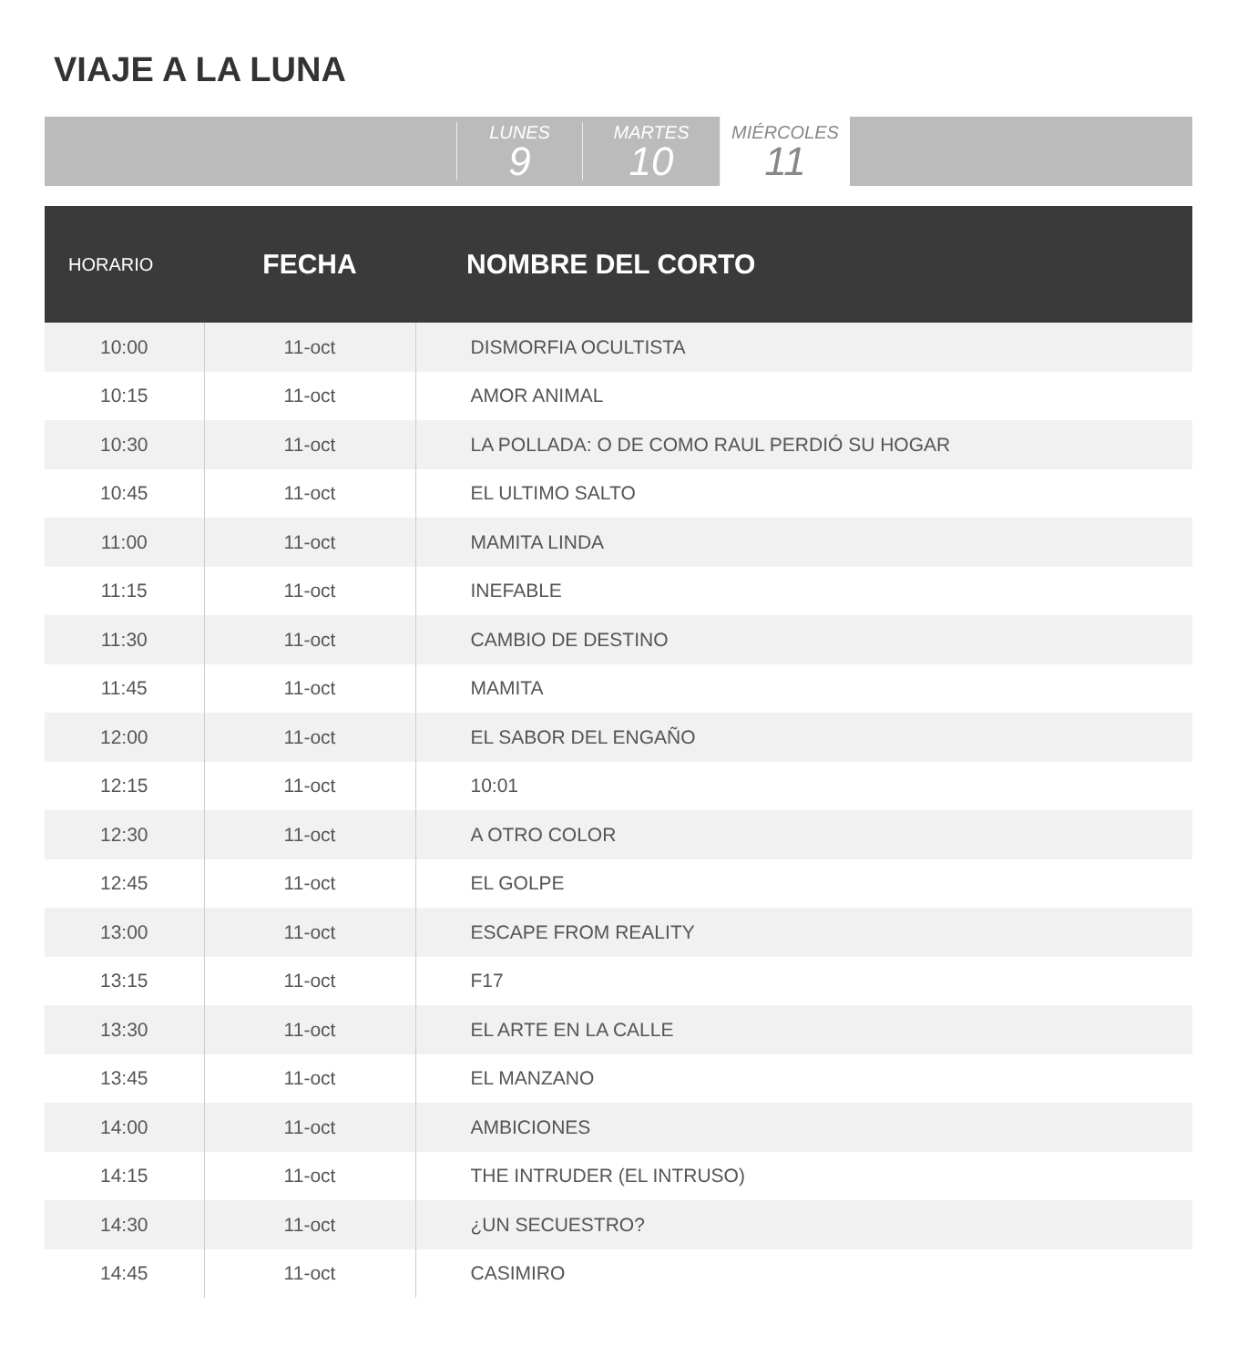VIAJE A LA LUNA
LUNES
9
MARTES
10
MIÉRCOLES
11
| HORARIO | FECHA | NOMBRE DEL CORTO |
| --- | --- | --- |
| 10:00 | 11-oct | DISMORFIA OCULTISTA |
| 10:15 | 11-oct | AMOR ANIMAL |
| 10:30 | 11-oct | LA POLLADA: O DE COMO RAUL PERDIÓ SU HOGAR |
| 10:45 | 11-oct | EL ULTIMO SALTO |
| 11:00 | 11-oct | MAMITA LINDA |
| 11:15 | 11-oct | INEFABLE |
| 11:30 | 11-oct | CAMBIO DE DESTINO |
| 11:45 | 11-oct | MAMITA |
| 12:00 | 11-oct | EL SABOR DEL ENGAÑO |
| 12:15 | 11-oct | 10:01 |
| 12:30 | 11-oct | A OTRO COLOR |
| 12:45 | 11-oct | EL GOLPE |
| 13:00 | 11-oct | ESCAPE FROM REALITY |
| 13:15 | 11-oct | F17 |
| 13:30 | 11-oct | EL ARTE EN LA CALLE |
| 13:45 | 11-oct | EL MANZANO |
| 14:00 | 11-oct | AMBICIONES |
| 14:15 | 11-oct | THE INTRUDER (EL INTRUSO) |
| 14:30 | 11-oct | ¿UN SECUESTRO? |
| 14:45 | 11-oct | CASIMIRO |